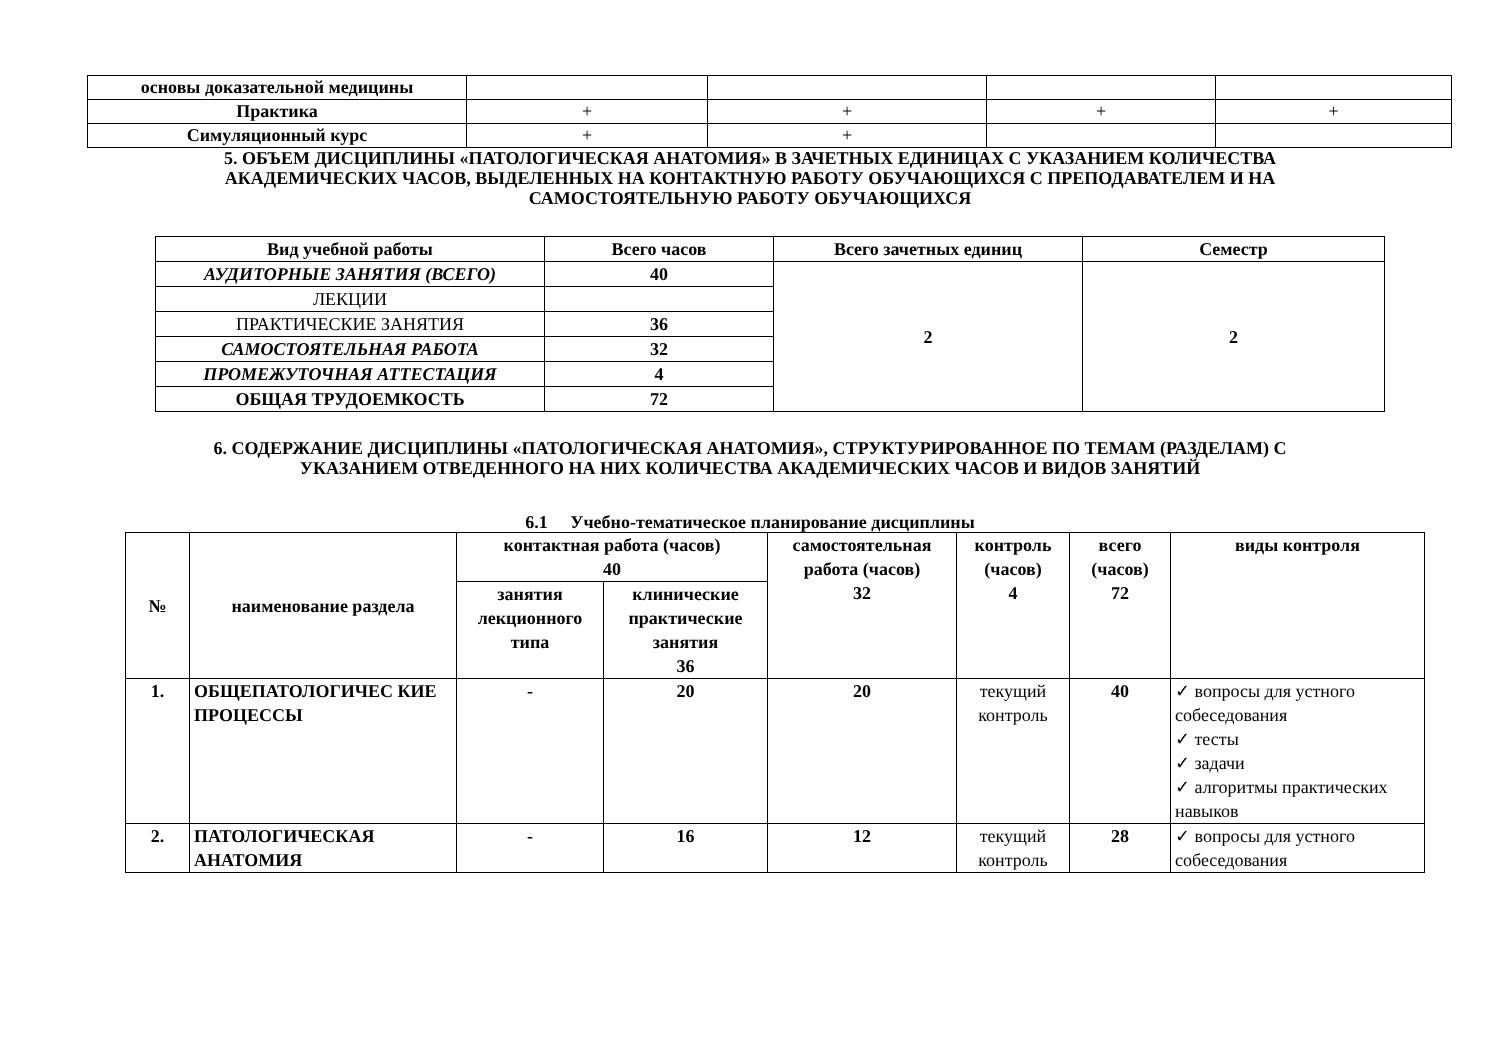| основы доказательной медицины | | | | |
| Практика | + | + | + | + |
| Симуляционный курс | + | + | | |
5. ОБЪЕМ ДИСЦИПЛИНЫ «ПАТОЛОГИЧЕСКАЯ АНАТОМИЯ» В ЗАЧЕТНЫХ ЕДИНИЦАХ С УКАЗАНИЕМ КОЛИЧЕСТВА АКАДЕМИЧЕСКИХ ЧАСОВ, ВЫДЕЛЕННЫХ НА КОНТАКТНУЮ РАБОТУ ОБУЧАЮЩИХСЯ С ПРЕПОДАВАТЕЛЕМ И НА САМОСТОЯТЕЛЬНУЮ РАБОТУ ОБУЧАЮЩИХСЯ
| Вид учебной работы | Всего часов | Всего зачетных единиц | Семестр |
| --- | --- | --- | --- |
| АУДИТОРНЫЕ ЗАНЯТИЯ (ВСЕГО) | 40 | 2 | 2 |
| ЛЕКЦИИ | | | |
| ПРАКТИЧЕСКИЕ ЗАНЯТИЯ | 36 | | |
| САМОСТОЯТЕЛЬНАЯ РАБОТА | 32 | | |
| ПРОМЕЖУТОЧНАЯ АТТЕСТАЦИЯ | 4 | | |
| ОБЩАЯ ТРУДОЕМКОСТЬ | 72 | | |
6. СОДЕРЖАНИЕ ДИСЦИПЛИНЫ «ПАТОЛОГИЧЕСКАЯ АНАТОМИЯ», СТРУКТУРИРОВАННОЕ ПО ТЕМАМ (РАЗДЕЛАМ) С УКАЗАНИЕМ ОТВЕДЕННОГО НА НИХ КОЛИЧЕСТВА АКАДЕМИЧЕСКИХ ЧАСОВ И ВИДОВ ЗАНЯТИЙ
6.1 Учебно-тематическое планирование дисциплины
| № | наименование раздела | контактная работа (часов) 40 | | самостоятельная работа (часов) 32 | контроль (часов) 4 | всего (часов) 72 | виды контроля |
| --- | --- | --- | --- | --- | --- | --- | --- |
| | | занятия лекционного типа | клинические практические занятия 36 | | | | |
| 1. | ОБЩЕПАТОЛОГИЧЕС КИЕ ПРОЦЕССЫ | - | 20 | 20 | текущий контроль | 40 | ✓ вопросы для устного собеседования ✓ тесты ✓ задачи ✓ алгоритмы практических навыков |
| 2. | ПАТОЛОГИЧЕСКАЯ АНАТОМИЯ | - | 16 | 12 | текущий контроль | 28 | ✓ вопросы для устного собеседования |